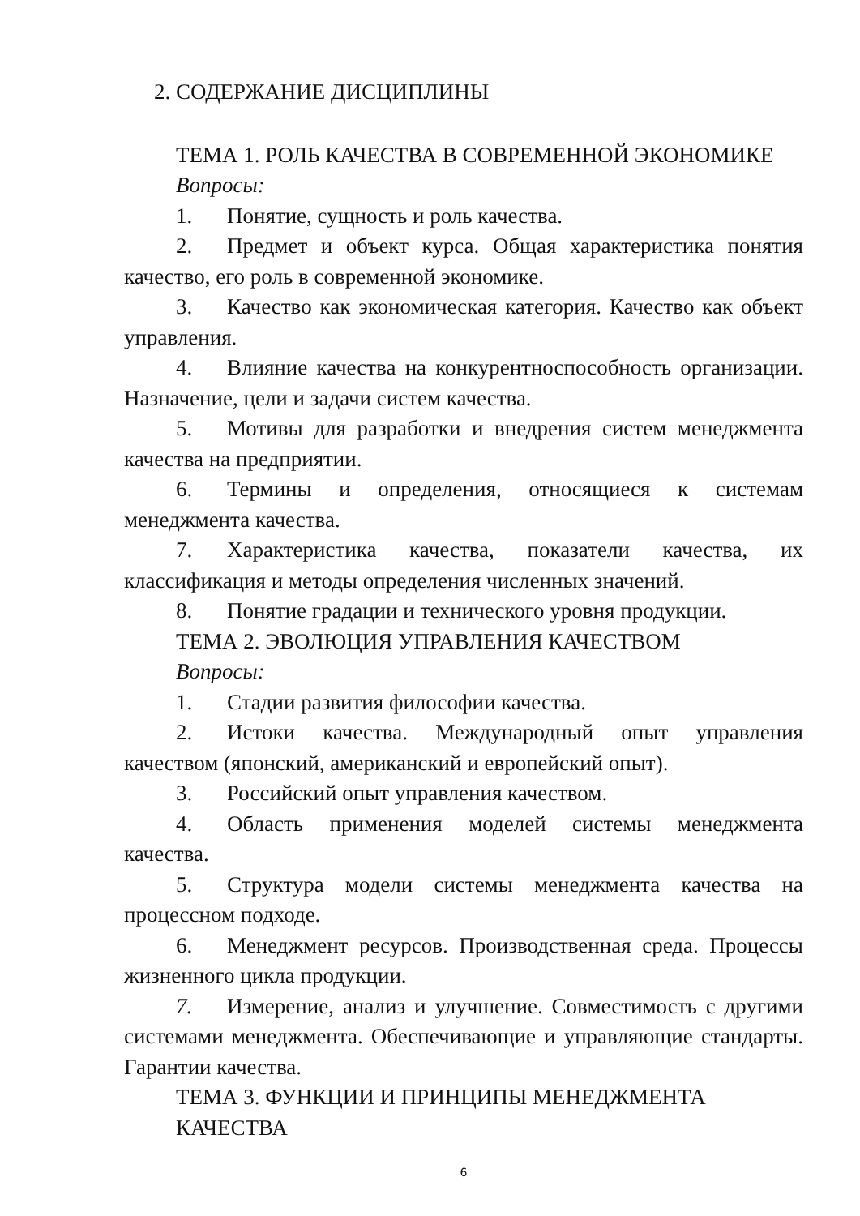2. СОДЕРЖАНИЕ ДИСЦИПЛИНЫ
ТЕМА 1. РОЛЬ КАЧЕСТВА В СОВРЕМЕННОЙ ЭКОНОМИКЕ
Вопросы:
1. Понятие, сущность и роль качества.
2. Предмет и объект курса. Общая характеристика понятия качество, его роль в современной экономике.
3. Качество как экономическая категория. Качество как объект управления.
4. Влияние качества на конкурентноспособность организации. Назначение, цели и задачи систем качества.
5. Мотивы для разработки и внедрения систем менеджмента качества на предприятии.
6. Термины и определения, относящиеся к системам менеджмента качества.
7. Характеристика качества, показатели качества, их классификация и методы определения численных значений.
8. Понятие градации и технического уровня продукции.
ТЕМА 2. ЭВОЛЮЦИЯ УПРАВЛЕНИЯ КАЧЕСТВОМ
Вопросы:
1. Стадии развития философии качества.
2. Истоки качества. Международный опыт управления качеством (японский, американский и европейский опыт).
3. Российский опыт управления качеством.
4. Область применения моделей системы менеджмента качества.
5. Структура модели системы менеджмента качества на процессном подходе.
6. Менеджмент ресурсов. Производственная среда. Процессы жизненного цикла продукции.
7. Измерение, анализ и улучшение. Совместимость с другими системами менеджмента. Обеспечивающие и управляющие стандарты. Гарантии качества.
ТЕМА 3. ФУНКЦИИ И ПРИНЦИПЫ МЕНЕДЖМЕНТА
КАЧЕСТВА
6